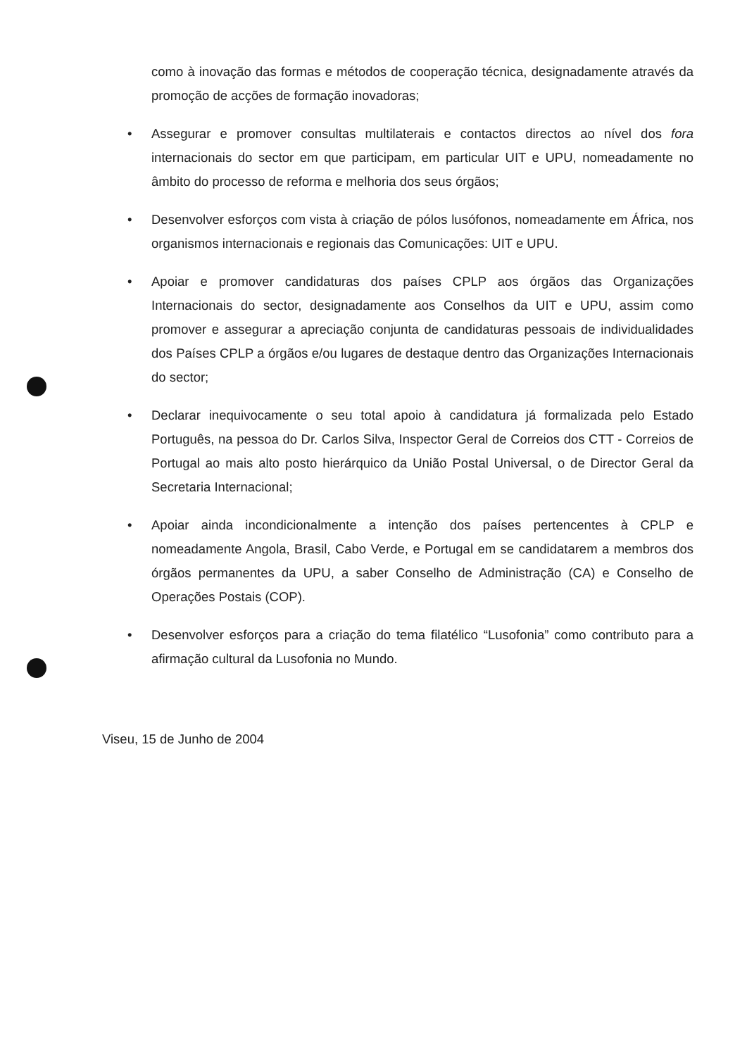como à inovação das formas e métodos de cooperação técnica, designadamente através da promoção de acções de formação inovadoras;
• Assegurar e promover consultas multilaterais e contactos directos ao nível dos fora internacionais do sector em que participam, em particular UIT e UPU, nomeadamente no âmbito do processo de reforma e melhoria dos seus órgãos;
• Desenvolver esforços com vista à criação de pólos lusófonos, nomeadamente em África, nos organismos internacionais e regionais das Comunicações: UIT e UPU.
• Apoiar e promover candidaturas dos países CPLP aos órgãos das Organizações Internacionais do sector, designadamente aos Conselhos da UIT e UPU, assim como promover e assegurar a apreciação conjunta de candidaturas pessoais de individualidades dos Países CPLP a órgãos e/ou lugares de destaque dentro das Organizações Internacionais do sector;
• Declarar inequivocamente o seu total apoio à candidatura já formalizada pelo Estado Português, na pessoa do Dr. Carlos Silva, Inspector Geral de Correios dos CTT - Correios de Portugal ao mais alto posto hierárquico da União Postal Universal, o de Director Geral da Secretaria Internacional;
• Apoiar ainda incondicionalmente a intenção dos países pertencentes à CPLP e nomeadamente Angola, Brasil, Cabo Verde, e Portugal em se candidatarem a membros dos órgãos permanentes da UPU, a saber Conselho de Administração (CA) e Conselho de Operações Postais (COP).
• Desenvolver esforços para a criação do tema filatélico “Lusofonia” como contributo para a afirmação cultural da Lusofonia no Mundo.
Viseu, 15 de Junho de 2004